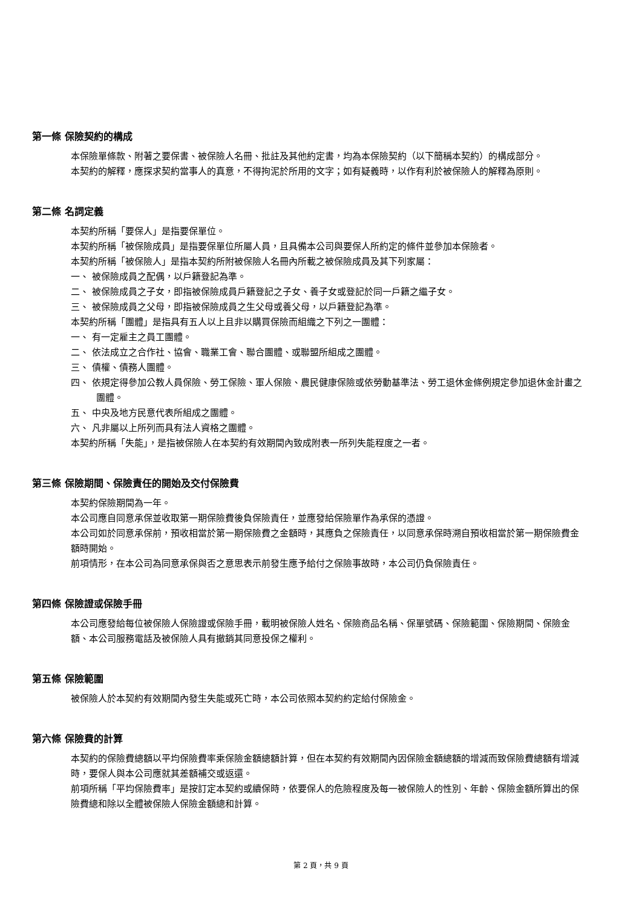第一條 保險契約的構成
本保險單條款、附著之要保書、被保險人名冊、批註及其他約定書，均為本保險契約（以下簡稱本契約）的構成部分。
本契約的解釋，應探求契約當事人的真意，不得拘泥於所用的文字；如有疑義時，以作有利於被保險人的解釋為原則。
第二條 名詞定義
本契約所稱「要保人」是指要保單位。
本契約所稱「被保險成員」是指要保單位所屬人員，且具備本公司與要保人所約定的條件並參加本保險者。
本契約所稱「被保險人」是指本契約所附被保險人名冊內所載之被保險成員及其下列家屬：
一、 被保險成員之配偶，以戶籍登記為準。
二、 被保險成員之子女，即指被保險成員戶籍登記之子女、養子女或登記於同一戶籍之繼子女。
三、 被保險成員之父母，即指被保險成員之生父母或養父母，以戶籍登記為準。
本契約所稱「團體」是指具有五人以上且非以購買保險而組織之下列之一團體：
一、 有一定雇主之員工團體。
二、 依法成立之合作社、協會、職業工會、聯合團體、或聯盟所組成之團體。
三、 債權、債務人團體。
四、 依規定得參加公教人員保險、勞工保險、軍人保險、農民健康保險或依勞動基準法、勞工退休金條例規定參加退休金計畫之團體。
五、 中央及地方民意代表所組成之團體。
六、 凡非屬以上所列而具有法人資格之團體。
本契約所稱「失能」，是指被保險人在本契約有效期間內致成附表一所列失能程度之一者。
第三條 保險期間、保險責任的開始及交付保險費
本契約保險期間為一年。
本公司應自同意承保並收取第一期保險費後負保險責任，並應發給保險單作為承保的憑證。
本公司如於同意承保前，預收相當於第一期保險費之金額時，其應負之保險責任，以同意承保時溯自預收相當於第一期保險費金額時開始。
前項情形，在本公司為同意承保與否之意思表示前發生應予給付之保險事故時，本公司仍負保險責任。
第四條 保險證或保險手冊
本公司應發給每位被保險人保險證或保險手冊，載明被保險人姓名、保險商品名稱、保單號碼、保險範圍、保險期間、保險金額、本公司服務電話及被保險人具有撤銷其同意投保之權利。
第五條 保險範圍
被保險人於本契約有效期間內發生失能或死亡時，本公司依照本契約約定給付保險金。
第六條 保險費的計算
本契約的保險費總額以平均保險費率乘保險金額總額計算，但在本契約有效期間內因保險金額總額的增減而致保險費總額有增減時，要保人與本公司應就其差額補交或返還。
前項所稱「平均保險費率」是按訂定本契約或續保時，依要保人的危險程度及每一被保險人的性別、年齡、保險金額所算出的保險費總和除以全體被保險人保險金額總和計算。
第 2 頁，共 9 頁